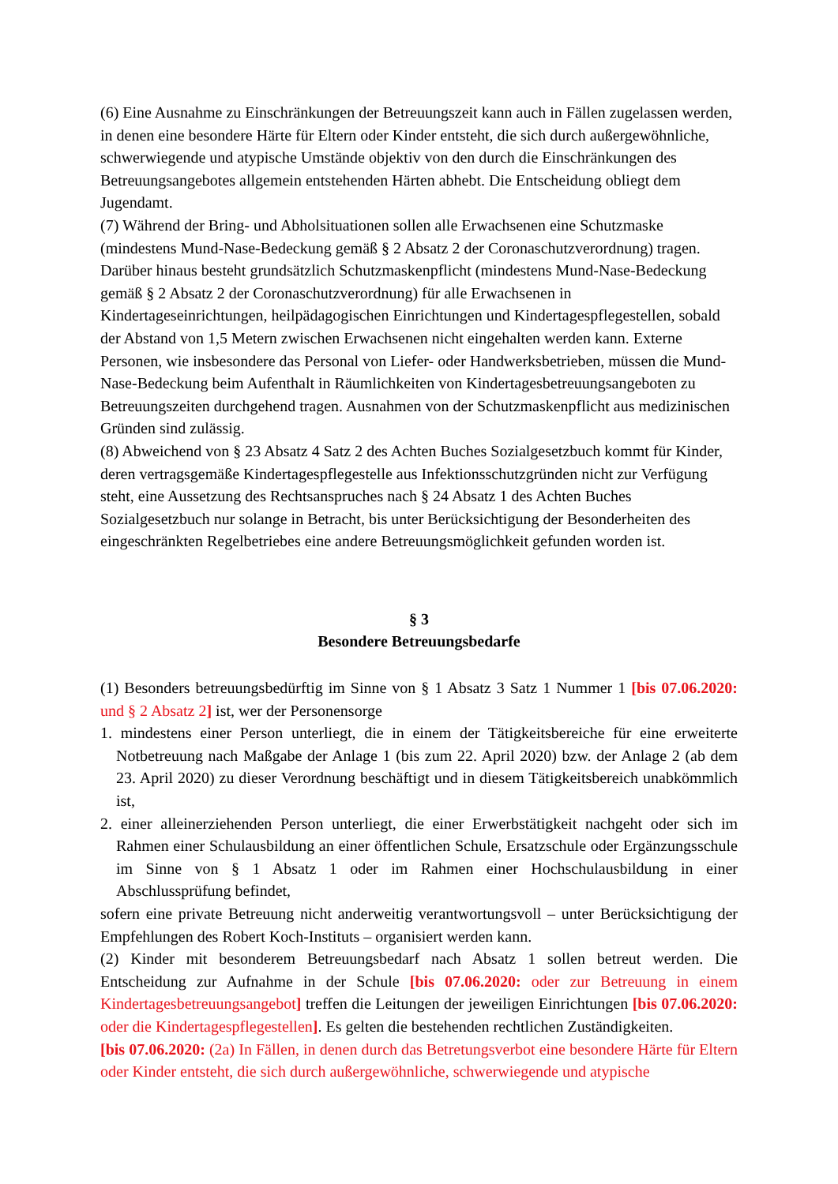(6) Eine Ausnahme zu Einschränkungen der Betreuungszeit kann auch in Fällen zugelassen werden, in denen eine besondere Härte für Eltern oder Kinder entsteht, die sich durch außergewöhnliche, schwerwiegende und atypische Umstände objektiv von den durch die Einschränkungen des Betreuungsangebotes allgemein entstehenden Härten abhebt. Die Entscheidung obliegt dem Jugendamt.
(7) Während der Bring- und Abholsituationen sollen alle Erwachsenen eine Schutzmaske (mindestens Mund-Nase-Bedeckung gemäß § 2 Absatz 2 der Coronaschutzverordnung) tragen. Darüber hinaus besteht grundsätzlich Schutzmaskenpflicht (mindestens Mund-Nase-Bedeckung gemäß § 2 Absatz 2 der Coronaschutzverordnung) für alle Erwachsenen in Kindertageseinrichtungen, heilpädagogischen Einrichtungen und Kindertagespflegestellen, sobald der Abstand von 1,5 Metern zwischen Erwachsenen nicht eingehalten werden kann. Externe Personen, wie insbesondere das Personal von Liefer- oder Handwerksbetrieben, müssen die Mund-Nase-Bedeckung beim Aufenthalt in Räumlichkeiten von Kindertagesbetreuungsangeboten zu Betreuungszeiten durchgehend tragen. Ausnahmen von der Schutzmaskenpflicht aus medizinischen Gründen sind zulässig.
(8) Abweichend von § 23 Absatz 4 Satz 2 des Achten Buches Sozialgesetzbuch kommt für Kinder, deren vertragsgemäße Kindertagespflegestelle aus Infektionsschutzgründen nicht zur Verfügung steht, eine Aussetzung des Rechtsanspruches nach § 24 Absatz 1 des Achten Buches Sozialgesetzbuch nur solange in Betracht, bis unter Berücksichtigung der Besonderheiten des eingeschränkten Regelbetriebes eine andere Betreuungsmöglichkeit gefunden worden ist.
§ 3
Besondere Betreuungsbedarfe
(1) Besonders betreuungsbedürftig im Sinne von § 1 Absatz 3 Satz 1 Nummer 1 [bis 07.06.2020: und § 2 Absatz 2] ist, wer der Personensorge
1. mindestens einer Person unterliegt, die in einem der Tätigkeitsbereiche für eine erweiterte Notbetreuung nach Maßgabe der Anlage 1 (bis zum 22. April 2020) bzw. der Anlage 2 (ab dem 23. April 2020) zu dieser Verordnung beschäftigt und in diesem Tätigkeitsbereich unabkömmlich ist,
2. einer alleinerziehenden Person unterliegt, die einer Erwerbstätigkeit nachgeht oder sich im Rahmen einer Schulausbildung an einer öffentlichen Schule, Ersatzschule oder Ergänzungsschule im Sinne von § 1 Absatz 1 oder im Rahmen einer Hochschulausbildung in einer Abschlussprüfung befindet,
sofern eine private Betreuung nicht anderweitig verantwortungsvoll – unter Berücksichtigung der Empfehlungen des Robert Koch-Instituts – organisiert werden kann.
(2) Kinder mit besonderem Betreuungsbedarf nach Absatz 1 sollen betreut werden. Die Entscheidung zur Aufnahme in der Schule [bis 07.06.2020: oder zur Betreuung in einem Kindertagesbetreuungsangebot] treffen die Leitungen der jeweiligen Einrichtungen [bis 07.06.2020: oder die Kindertagespflegestellen]. Es gelten die bestehenden rechtlichen Zuständigkeiten.
[bis 07.06.2020: (2a) In Fällen, in denen durch das Betretungsverbot eine besondere Härte für Eltern oder Kinder entsteht, die sich durch außergewöhnliche, schwerwiegende und atypische